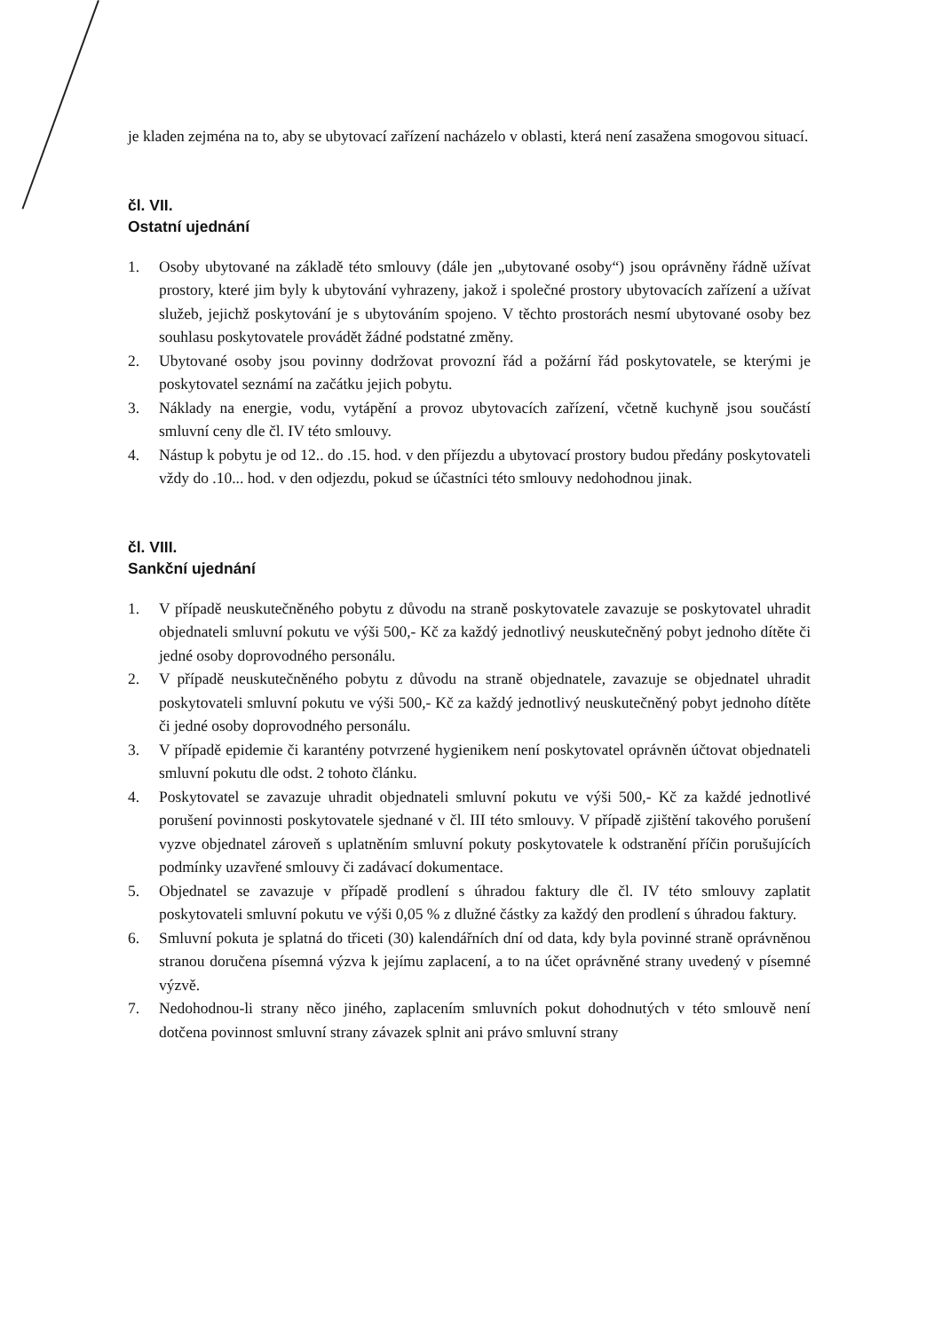je kladen zejména na to, aby se ubytovací zařízení nacházelo v oblasti, která není zasažena smogovou situací.
čl. VII.
Ostatní ujednání
1. Osoby ubytované na základě této smlouvy (dále jen „ubytované osoby“) jsou oprávněny řádně užívat prostory, které jim byly k ubytování vyhrazeny, jakož i společné prostory ubytovacích zařízení a užívat služeb, jejichž poskytování je s ubytováním spojeno. V těchto prostorách nesmí ubytované osoby bez souhlasu poskytovatele provádět žádné podstatné změny.
2. Ubytované osoby jsou povinny dodržovat provozní řád a požární řád poskytovatele, se kterými je poskytovatel seznámí na začátku jejich pobytu.
3. Náklady na energie, vodu, vytápění a provoz ubytovacích zařízení, včetně kuchyně jsou součástí smluvní ceny dle čl. IV této smlouvy.
4. Nástup k pobytu je od 12.. do .15. hod. v den příjezdu a ubytovací prostory budou předány poskytovateli vždy do .10... hod. v den odjezdu, pokud se účastníci této smlouvy nedohodnou jinak.
čl. VIII.
Sankční ujednání
1. V případě neuskutečněného pobytu z důvodu na straně poskytovatele zavazuje se poskytovatel uhradit objednateli smluvní pokutu ve výši 500,- Kč za každý jednotlivý neuskutečněný pobyt jednoho dítěte či jedné osoby doprovodného personálu.
2. V případě neuskutečněného pobytu z důvodu na straně objednatele, zavazuje se objednatel uhradit poskytovateli smluvní pokutu ve výši 500,- Kč za každý jednotlivý neuskutečněný pobyt jednoho dítěte či jedné osoby doprovodného personálu.
3. V případě epidemie či karantény potvrzené hygienikem není poskytovatel oprávněn účtovat objednateli smluvní pokutu dle odst. 2 tohoto článku.
4. Poskytovatel se zavazuje uhradit objednateli smluvní pokutu ve výši 500,- Kč za každé jednotlivé porušení povinnosti poskytovatele sjednané v čl. III této smlouvy. V případě zjištění takového porušení vyzve objednatel zároveň s uplatněním smluvní pokuty poskytovatele k odstranění příčin porušujících podmínky uzavřené smlouvy či zadávací dokumentace.
5. Objednatel se zavazuje v případě prodlení s úhradou faktury dle čl. IV této smlouvy zaplatit poskytovateli smluvní pokutu ve výši 0,05 % z dlužné částky za každý den prodlení s úhradou faktury.
6. Smluvní pokuta je splatná do třiceti (30) kalendářních dní od data, kdy byla povinné straně oprávněnou stranou doručena písemná výzva k jejímu zaplacení, a to na účet oprávněné strany uvedený v písemné výzvě.
7. Nedohodnou-li strany něco jiného, zaplacením smluvních pokut dohodnutých v této smlouvě není dotčena povinnost smluvní strany závazek splnit ani právo smluvní strany